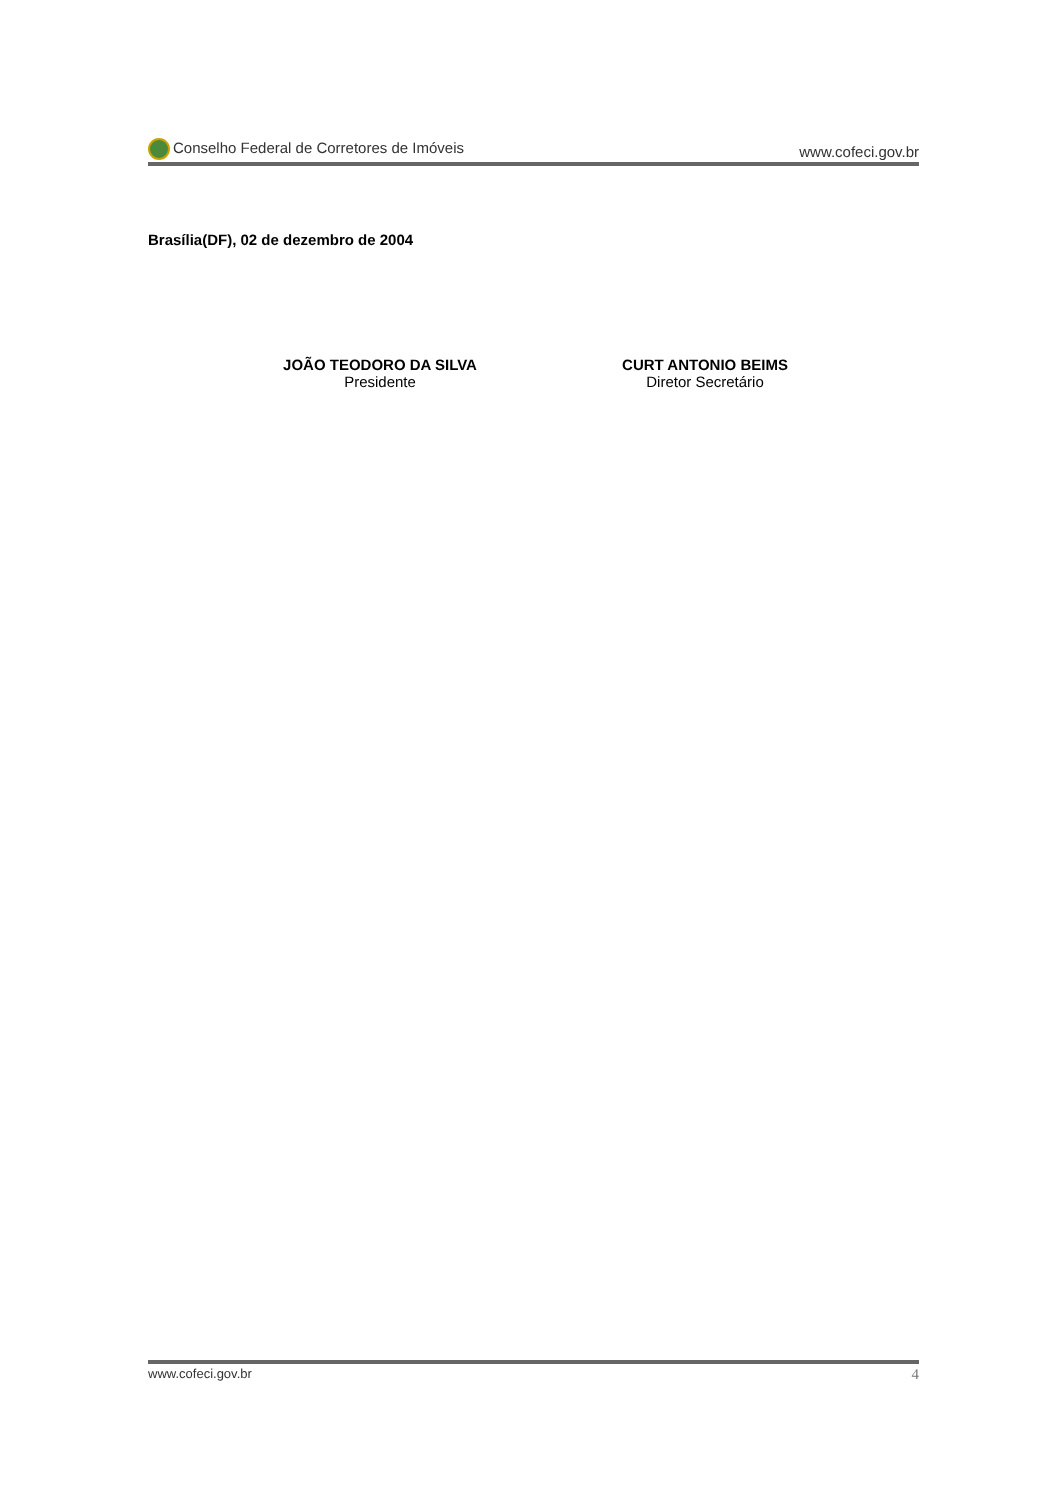Conselho Federal de Corretores de Imóveis www.cofeci.gov.br
Brasília(DF), 02 de dezembro de 2004
JOÃO TEODORO DA SILVA
Presidente
CURT ANTONIO BEIMS
Diretor Secretário
www.cofeci.gov.br 4